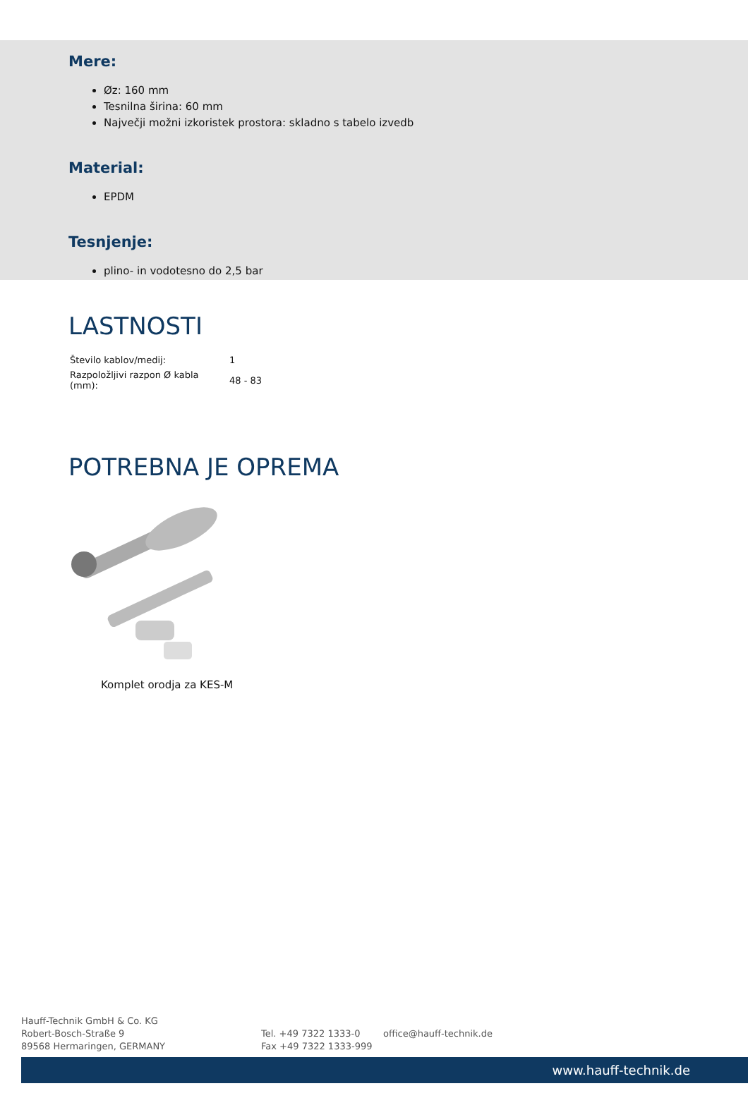Mere:
Øz: 160 mm
Tesnilna širina: 60 mm
Največji možni izkoristek prostora: skladno s tabelo izvedb
Material:
EPDM
Tesnjenje:
plino- in vodotesno do 2,5 bar
LASTNOSTI
| Število kablov/medij: | 1 |
| Razpoložljivi razpon Ø kabla (mm): | 48 - 83 |
POTREBNA JE OPREMA
Komplet orodja za KES-M
Hauff-Technik GmbH & Co. KG
Robert-Bosch-Straße 9
89568 Hermaringen, GERMANY
Tel. +49 7322 1333-0
Fax +49 7322 1333-999
office@hauff-technik.de
www.hauff-technik.de